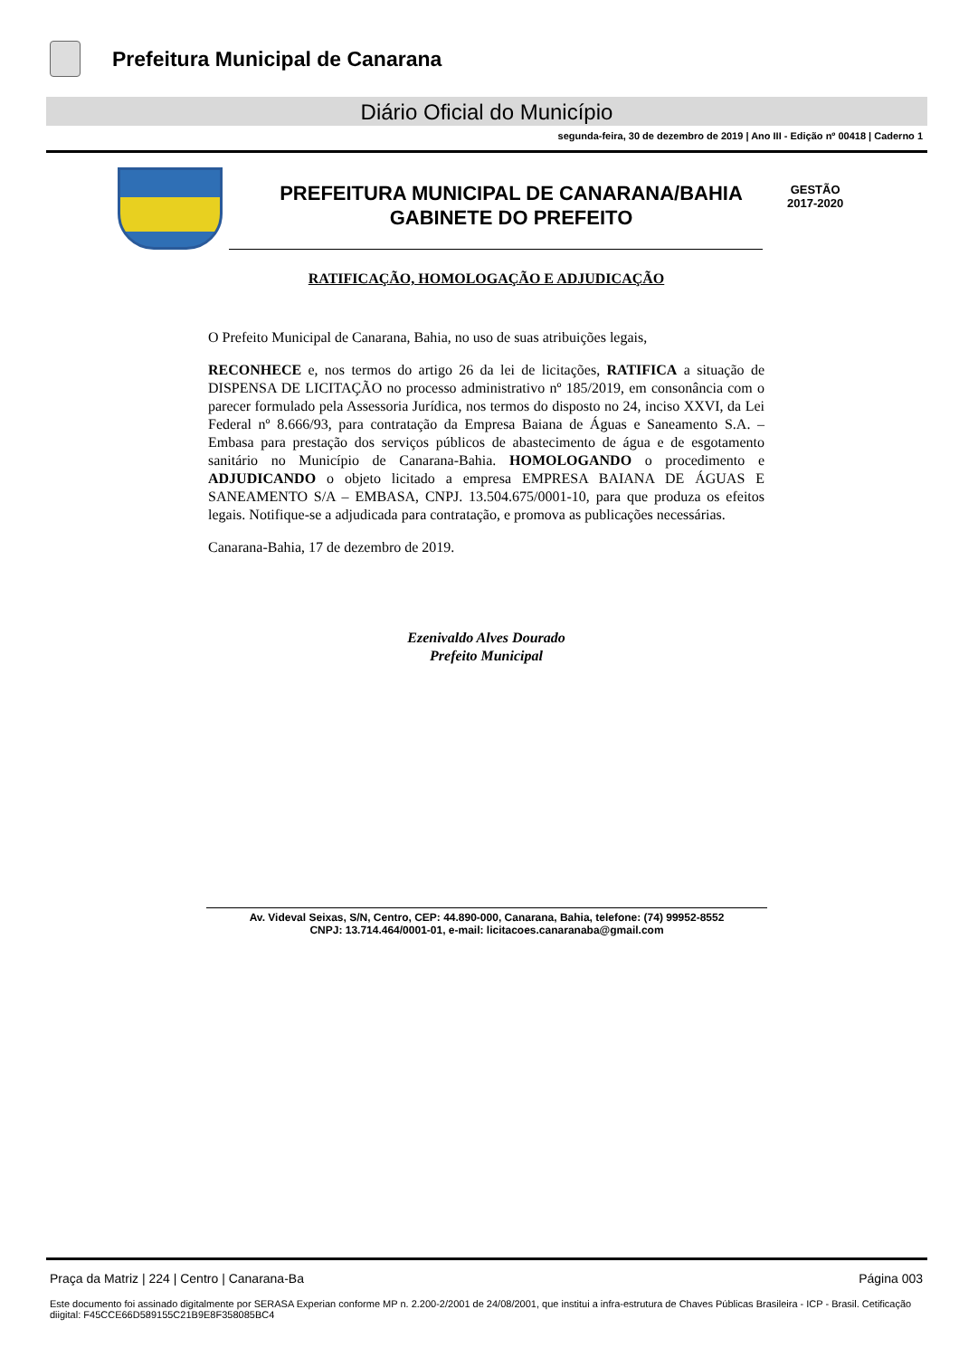Prefeitura Municipal de Canarana
Diário Oficial do Município
segunda-feira, 30 de dezembro de 2019 | Ano III - Edição nº 00418 | Caderno 1
PREFEITURA MUNICIPAL DE CANARANA/BAHIA
GABINETE DO PREFEITO
GESTÃO
2017-2020
RATIFICAÇÃO, HOMOLOGAÇÃO E ADJUDICAÇÃO
O Prefeito Municipal de Canarana, Bahia, no uso de suas atribuições legais,
RECONHECE e, nos termos do artigo 26 da lei de licitações, RATIFICA a situação de DISPENSA DE LICITAÇÃO no processo administrativo nº 185/2019, em consonância com o parecer formulado pela Assessoria Jurídica, nos termos do disposto no 24, inciso XXVI, da Lei Federal nº 8.666/93, para contratação da Empresa Baiana de Águas e Saneamento S.A. – Embasa para prestação dos serviços públicos de abastecimento de água e de esgotamento sanitário no Município de Canarana-Bahia. HOMOLOGANDO o procedimento e ADJUDICANDO o objeto licitado a empresa EMPRESA BAIANA DE ÁGUAS E SANEAMENTO S/A – EMBASA, CNPJ. 13.504.675/0001-10, para que produza os efeitos legais. Notifique-se a adjudicada para contratação, e promova as publicações necessárias.
Canarana-Bahia, 17 de dezembro de 2019.
Ezenivaldo Alves Dourado
Prefeito Municipal
Av. Videval Seixas, S/N, Centro, CEP: 44.890-000, Canarana, Bahia, telefone: (74) 99952-8552
CNPJ: 13.714.464/0001-01, e-mail: licitacoes.canaranaba@gmail.com
Praça da Matriz | 224 | Centro | Canarana-Ba Página 003
Este documento foi assinado digitalmente por SERASA Experian conforme MP n. 2.200-2/2001 de 24/08/2001, que institui a infra-estrutura de Chaves Públicas Brasileira - ICP - Brasil. Cetificação diigital: F45CCE66D589155C21B9E8F358085BC4